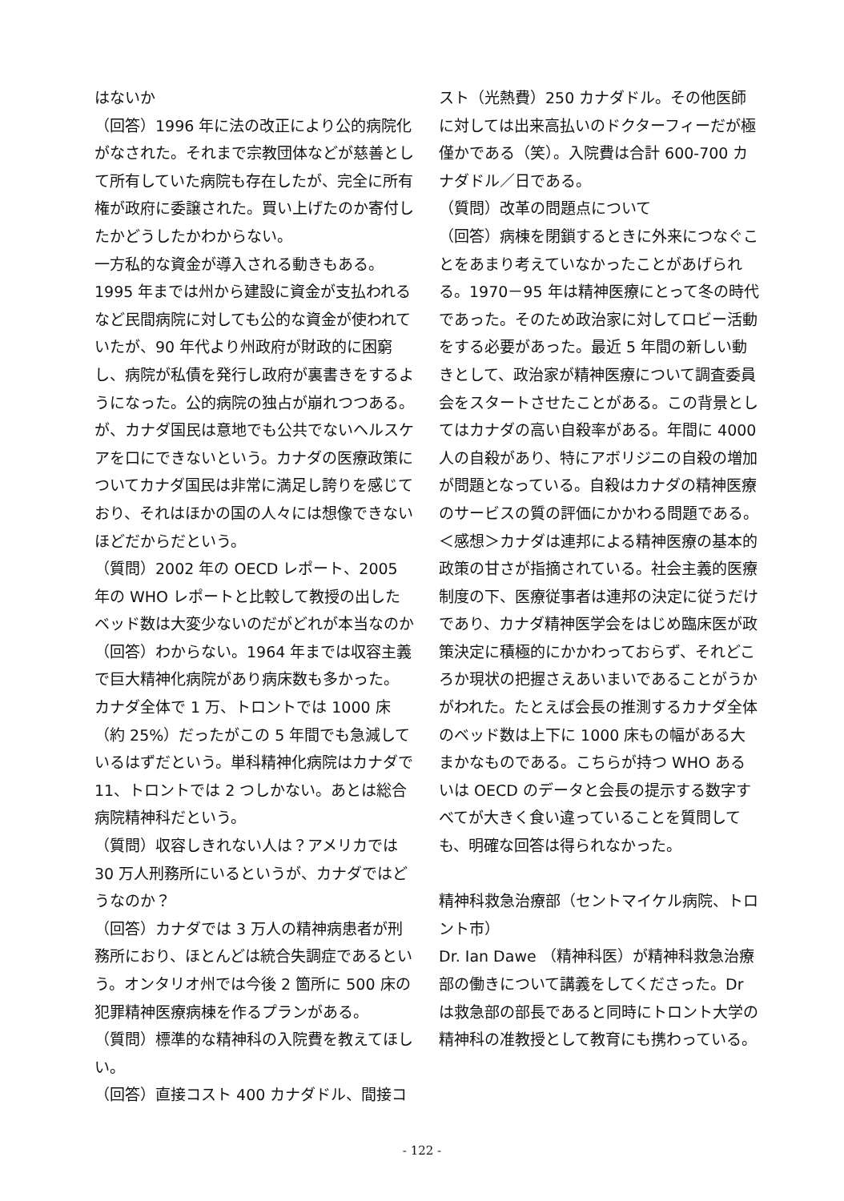はないか
（回答）1996 年に法の改正により公的病院化がなされた。それまで宗教団体などが慈善として所有していた病院も存在したが、完全に所有権が政府に委譲された。買い上げたのか寄付したかどうしたかわからない。
一方私的な資金が導入される動きもある。1995 年までは州から建設に資金が支払われるなど民間病院に対しても公的な資金が使われていたが、90 年代より州政府が財政的に困窮し、病院が私債を発行し政府が裏書きをするようになった。公的病院の独占が崩れつつある。が、カナダ国民は意地でも公共でないヘルスケアを口にできないという。カナダの医療政策についてカナダ国民は非常に満足し誇りを感じており、それはほかの国の人々には想像できないほどだからだという。
（質問）2002 年の OECD レポート、2005 年の WHO レポートと比較して教授の出したベッド数は大変少ないのだがどれが本当なのか
（回答）わからない。1964 年までは収容主義で巨大精神化病院があり病床数も多かった。
カナダ全体で 1 万、トロントでは 1000 床（約 25%）だったがこの 5 年間でも急減しているはずだという。単科精神化病院はカナダで 11、トロントでは 2 つしかない。あとは総合病院精神科だという。
（質問）収容しきれない人は？アメリカでは 30 万人刑務所にいるというが、カナダではどうなのか？
（回答）カナダでは 3 万人の精神病患者が刑務所におり、ほとんどは統合失調症であるという。オンタリオ州では今後 2 箇所に 500 床の犯罪精神医療病棟を作るプランがある。
（質問）標準的な精神科の入院費を教えてほしい。
（回答）直接コスト 400 カナダドル、間接コ
スト（光熱費）250 カナダドル。その他医師に対しては出来高払いのドクターフィーだが極僅かである（笑）。入院費は合計 600-700 カナダドル／日である。
（質問）改革の問題点について
（回答）病棟を閉鎖するときに外来につなぐことをあまり考えていなかったことがあげられる。1970－95 年は精神医療にとって冬の時代であった。そのため政治家に対してロビー活動をする必要があった。最近 5 年間の新しい動きとして、政治家が精神医療について調査委員会をスタートさせたことがある。この背景としてはカナダの高い自殺率がある。年間に 4000 人の自殺があり、特にアボリジニの自殺の増加が問題となっている。自殺はカナダの精神医療のサービスの質の評価にかかわる問題である。
＜感想＞カナダは連邦による精神医療の基本的政策の甘さが指摘されている。社会主義的医療制度の下、医療従事者は連邦の決定に従うだけであり、カナダ精神医学会をはじめ臨床医が政策決定に積極的にかかわっておらず、それどころか現状の把握さえあいまいであることがうかがわれた。たとえば会長の推測するカナダ全体のベッド数は上下に 1000 床もの幅がある大まかなものである。こちらが持つ WHO あるいは OECD のデータと会長の提示する数字すべてが大きく食い違っていることを質問しても、明確な回答は得られなかった。
精神科救急治療部（セントマイケル病院、トロント市）
Dr. Ian Dawe （精神科医）が精神科救急治療部の働きについて講義をしてくださった。Dr は救急部の部長であると同時にトロント大学の精神科の准教授として教育にも携わっている。
- 122 -